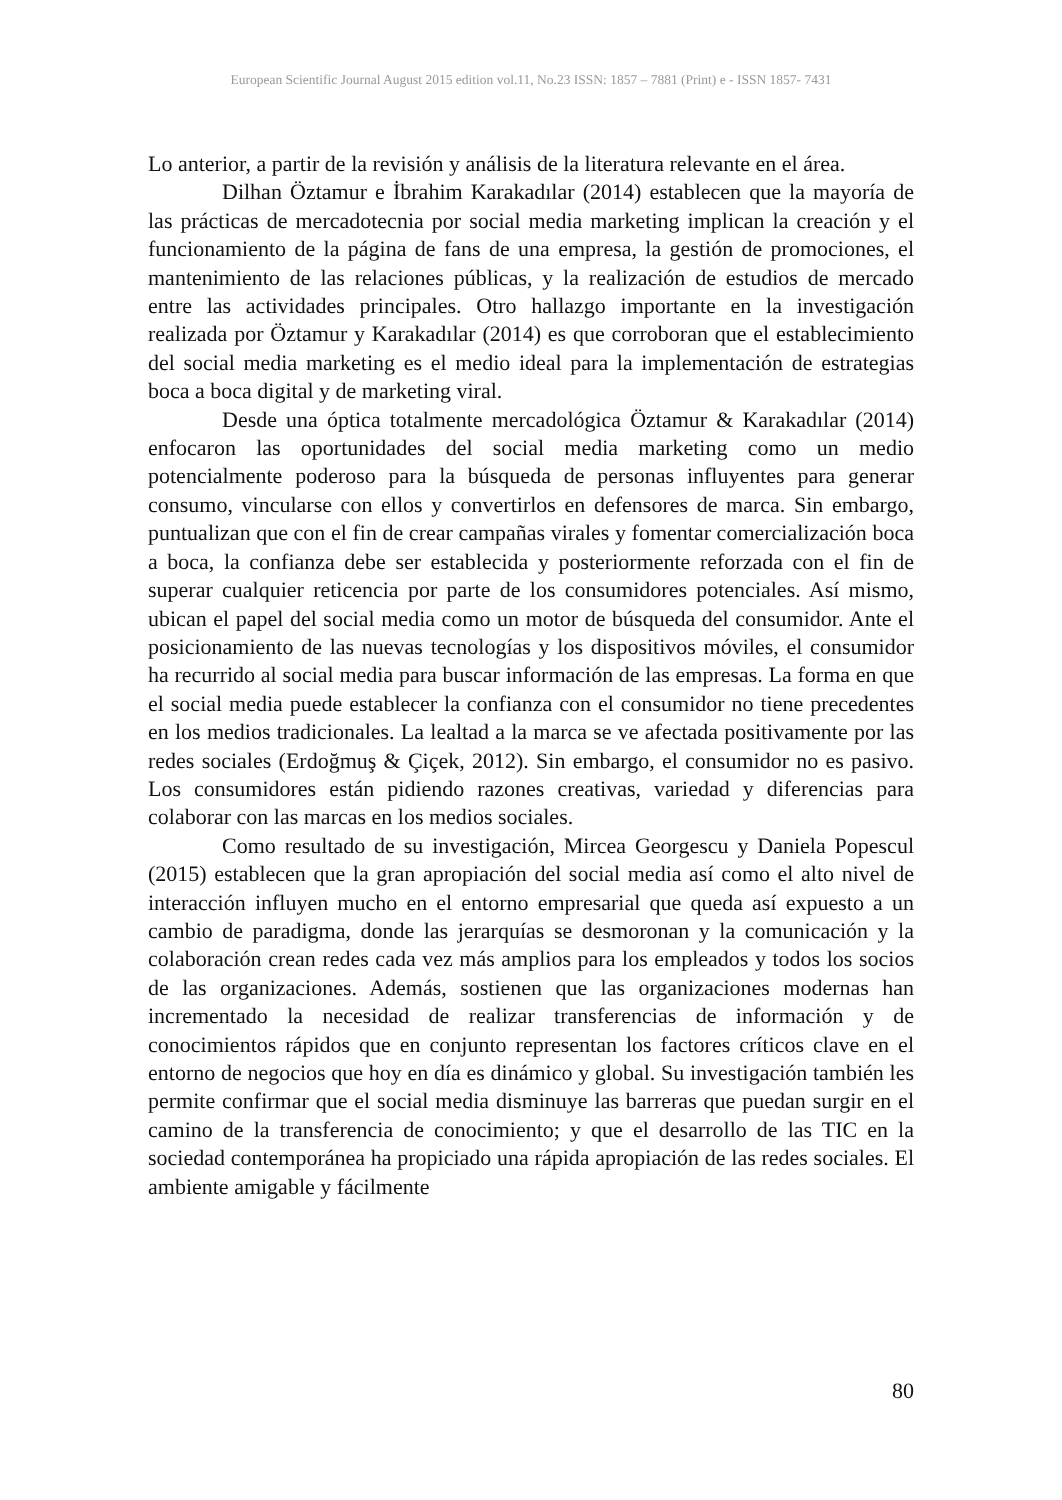European Scientific Journal August 2015 edition vol.11, No.23 ISSN: 1857 – 7881 (Print) e - ISSN 1857- 7431
Lo anterior, a partir de la revisión y análisis de la literatura relevante en el área.
Dilhan Öztamur e İbrahim Karakadılar (2014) establecen que la mayoría de las prácticas de mercadotecnia por social media marketing implican la creación y el funcionamiento de la página de fans de una empresa, la gestión de promociones, el mantenimiento de las relaciones públicas, y la realización de estudios de mercado entre las actividades principales. Otro hallazgo importante en la investigación realizada por Öztamur y Karakadılar (2014) es que corroboran que el establecimiento del social media marketing es el medio ideal para la implementación de estrategias boca a boca digital y de marketing viral.
Desde una óptica totalmente mercadológica Öztamur & Karakadılar (2014) enfocaron las oportunidades del social media marketing como un medio potencialmente poderoso para la búsqueda de personas influyentes para generar consumo, vincularse con ellos y convertirlos en defensores de marca. Sin embargo, puntualizan que con el fin de crear campañas virales y fomentar comercialización boca a boca, la confianza debe ser establecida y posteriormente reforzada con el fin de superar cualquier reticencia por parte de los consumidores potenciales. Así mismo, ubican el papel del social media como un motor de búsqueda del consumidor. Ante el posicionamiento de las nuevas tecnologías y los dispositivos móviles, el consumidor ha recurrido al social media para buscar información de las empresas. La forma en que el social media puede establecer la confianza con el consumidor no tiene precedentes en los medios tradicionales. La lealtad a la marca se ve afectada positivamente por las redes sociales (Erdoğmuş & Çiçek, 2012). Sin embargo, el consumidor no es pasivo. Los consumidores están pidiendo razones creativas, variedad y diferencias para colaborar con las marcas en los medios sociales.
Como resultado de su investigación, Mircea Georgescu y Daniela Popescul (2015) establecen que la gran apropiación del social media así como el alto nivel de interacción influyen mucho en el entorno empresarial que queda así expuesto a un cambio de paradigma, donde las jerarquías se desmoronan y la comunicación y la colaboración crean redes cada vez más amplios para los empleados y todos los socios de las organizaciones. Además, sostienen que las organizaciones modernas han incrementado la necesidad de realizar transferencias de información y de conocimientos rápidos que en conjunto representan los factores críticos clave en el entorno de negocios que hoy en día es dinámico y global. Su investigación también les permite confirmar que el social media disminuye las barreras que puedan surgir en el camino de la transferencia de conocimiento; y que el desarrollo de las TIC en la sociedad contemporánea ha propiciado una rápida apropiación de las redes sociales. El ambiente amigable y fácilmente
80